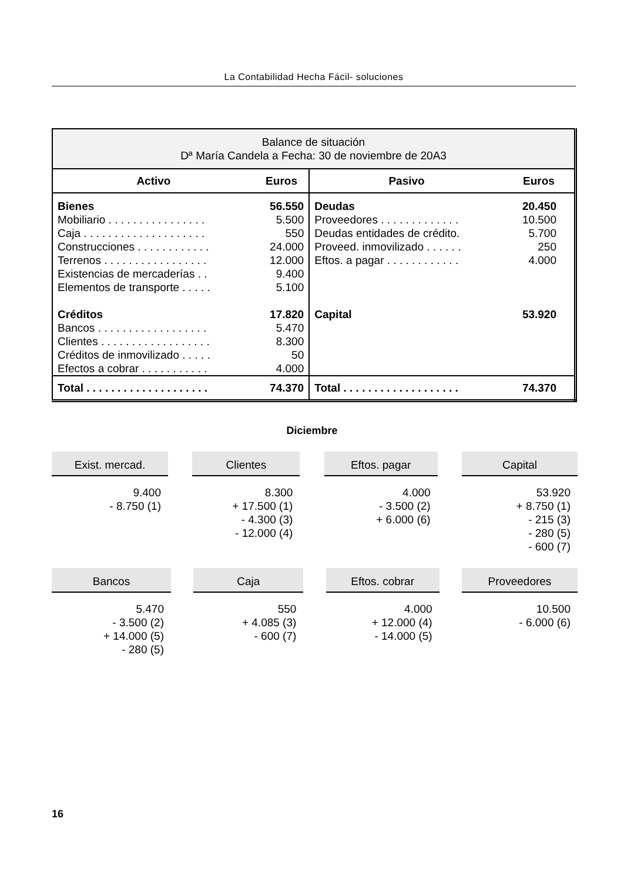La Contabilidad Hecha Fácil- soluciones
| Balance de situación Dª María Candela a Fecha: 30 de noviembre de 20A3 | | | |
| --- | --- | --- | --- |
| Activo | Euros | Pasivo | Euros |
| Bienes Mobiliario . . . . . . . . . . . . . . . . Caja . . . . . . . . . . . . . . . . . . . . Construcciones . . . . . . . . . . . . Terrenos . . . . . . . . . . . . . . . . . Existencias de mercaderías . . Elementos de transporte . . . . . Créditos Bancos . . . . . . . . . . . . . . . . . . Clientes . . . . . . . . . . . . . . . . . . Créditos de inmovilizado . . . . . Efectos a cobrar . . . . . . . . . . . | 56.550 5.500 550 24.000 12.000 9.400 5.100 17.820 5.470 8.300 50 4.000 | Deudas Proveedores . . . . . . . . . . . . . Deudas entidades de crédito. Proveed. inmovilizado . . . . . . Eftos. a pagar . . . . . . . . . . . . Capital | 20.450 10.500 5.700 250 4.000 53.920 |
| Total . . . . . . . . . . . . . . . . . . . . | 74.370 | Total . . . . . . . . . . . . . . . . . . . | 74.370 |
Diciembre
Exist. mercad.
9.400
- 8.750 (1)
Clientes
8.300
+ 17.500 (1)
- 4.300 (3)
- 12.000 (4)
Eftos. pagar
4.000
- 3.500 (2)
+ 6.000 (6)
Capital
53.920
+ 8.750 (1)
- 215 (3)
- 280 (5)
- 600 (7)
Bancos
5.470
- 3.500 (2)
+ 14.000 (5)
- 280 (5)
Caja
550
+ 4.085 (3)
- 600 (7)
Eftos. cobrar
4.000
+ 12.000 (4)
- 14.000 (5)
Proveedores
10.500
- 6.000 (6)
16